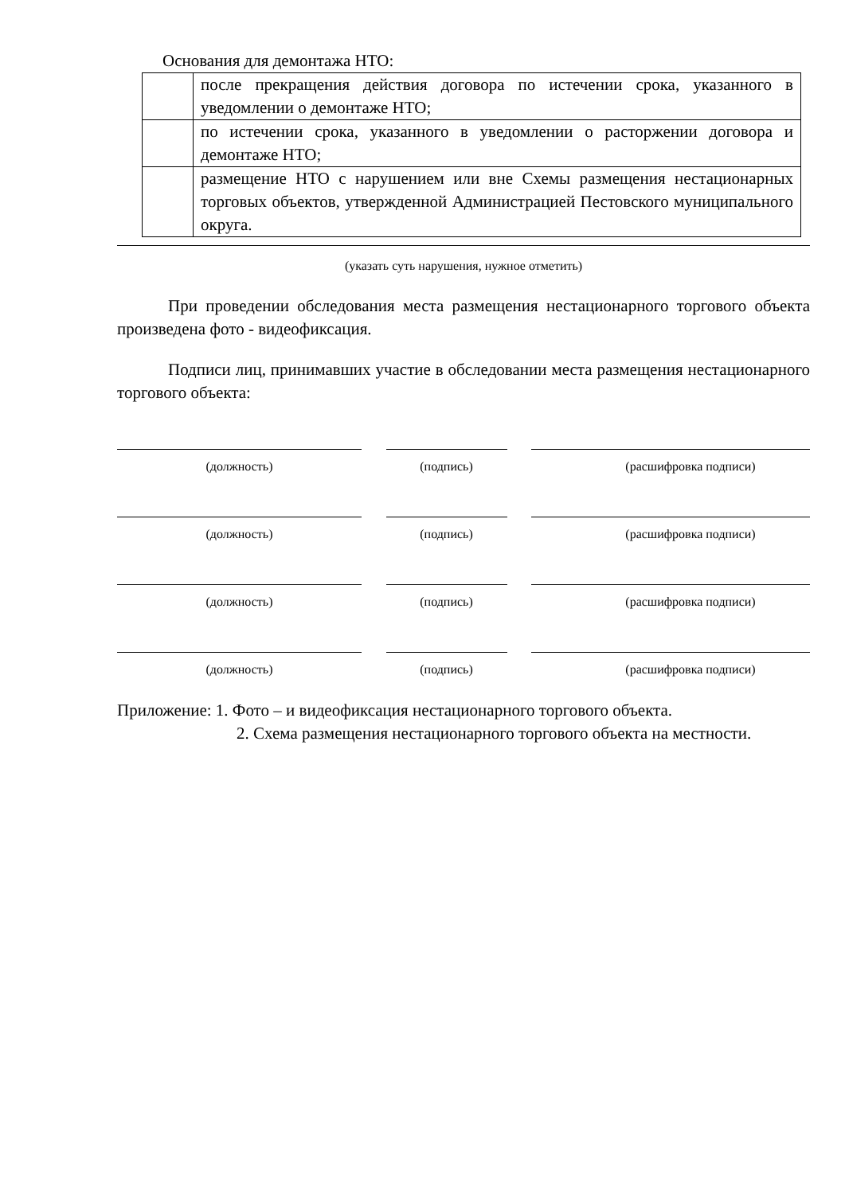Основания для демонтажа НТО:
| | после прекращения действия договора по истечении срока, указанного в уведомлении о демонтаже НТО; |
| | по истечении срока, указанного в уведомлении о расторжении договора и демонтаже НТО; |
| | размещение НТО с нарушением или вне Схемы размещения нестационарных торговых объектов, утвержденной Администрацией Пестовского муниципального округа. |
(указать суть нарушения, нужное отметить)
При проведении обследования места размещения нестационарного торгового объекта произведена фото - видеофиксация.
Подписи лиц, принимавших участие в обследовании места размещения нестационарного торгового объекта:
(должность) (подпись) (расшифровка подписи)
(должность) (подпись) (расшифровка подписи)
(должность) (подпись) (расшифровка подписи)
(должность) (подпись) (расшифровка подписи)
Приложение: 1. Фото – и видеофиксация нестационарного торгового объекта.
2. Схема размещения нестационарного торгового объекта на местности.